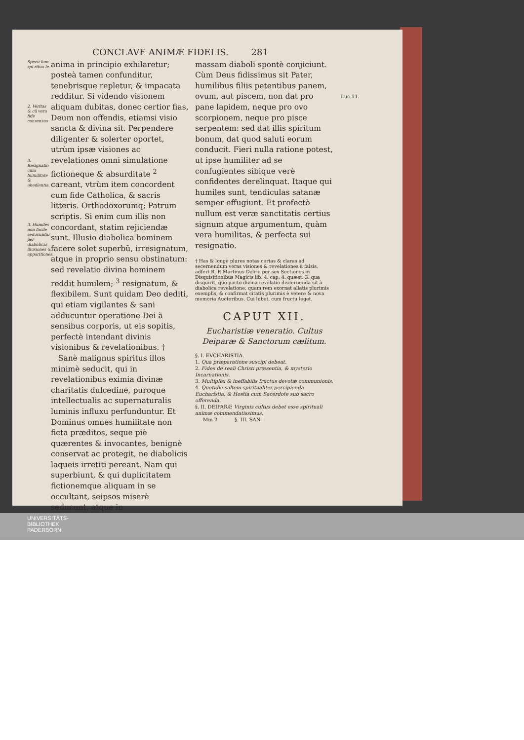Luc.11.
CONCLAVE ANIMÆ FIDELIS. 281
Specu lum spi ritua le.
2. Veritas & cũ vera fide consensus
3. Resignatio cum humilitate & obedientia.
3. Humiles non facile seducuntur per diabolicas illusiones & apparitiones.
anima in principio exhilaretur; posteà tamen confunditur, tenebrisque repletur, & impacata redditur. Si videndo visionem aliquam dubitas, donec certior fias, Deum non offendis, etiamsi visio sancta & divina sit. Perpendere diligenter & solerter oportet, utrùm ipsæ visiones ac revelationes omni simulatione fictioneque & absurditate <sup>2</sup> careant, vtrùm item concordent cum fide Catholica, & sacris litteris. Orthodoxorumq; Patrum scriptis. Si enim cum illis non concordant, statim rejiciendæ sunt. Illusio diabolica hominem facere solet superbũ, irresignatum, atque in proprio sensu obstinatum: sed revelatio divina hominem reddit humilem; <sup>3</sup> resignatum, & flexibilem. Sunt quidam Deo dediti, qui etiam vigilantes & sani adducuntur operatione Dei à sensibus corporis, ut eis sopitis, perfectè intendant divinis visionibus & revelationibus. †
Sanè malignus spiritus illos minimè seducit, qui in revelationibus eximia divinæ charitatis dulcedine, puroque intellectualis ac supernaturalis luminis influxu perfunduntur. Et Dominus omnes humilitate non ficta præditos, seque piè quærentes & invocantes, benignè conservat ac protegit, ne diabolicis laqueis irretiti pereant. Nam qui superbiunt, & qui duplicitatem fictionemque aliquam in se occultant, seipsos miserè seducunt, atque in
massam diaboli spontè conjiciunt. Cùm Deus fidissimus sit Pater, humilibus filiis petentibus panem, ovum, aut piscem, non dat pro pane lapidem, neque pro ovo scorpionem, neque pro pisce serpentem: sed dat illis spiritum bonum, dat quod saluti eorum conducit. Fieri nulla ratione potest, ut ipse humiliter ad se confugientes sibique verè confidentes derelinquat. Itaque qui humiles sunt, tendiculas satanæ semper effugiunt. Et profectò nullum est veræ sanctitatis certius signum atque argumentum, quàm vera humilitas, & perfecta sui resignatio.
† Has & longè plures notas certas & claras ad secernendum veras visiones & revelationes à falsis, adfert R. P. Martinus Delrio per sex Sectiones in Disquisitionibus Magicis lib. 4. cap. 4. quæst. 3. qua disquirit, quo pacto divina revelatio discernenda sit à diabolica revelatione; quam rem exornat allatis plurimis exemplis, & confirmat citatis plurimis è vetere & nova memoria Auctoribus. Cui lubet, cum fructu leget.
CAPUT XII.
Eucharistiæ veneratio. Cultus Deiparæ & Sanctorum cælitum.
§. I. EVCHARISTIA.
1. Qua præparatione suscipi debeat.
2. Fides de reali Christi præsentia, & mysterio Incarnationis.
3. Multiplex & ineffabilis fructus devotæ communionis.
4. Quotidie saltem spiritualiter percipienda Eucharistia, & Hostia cum Sacerdote sub sacro offerenda.
§. II. DEIPARÆ Virginis cultus debet esse spirituali animæ commendatissimus.
Mm 2 §. III. SAN-
UNIVERSITÄTS-
BIBLIOTHEK
PADERBORN